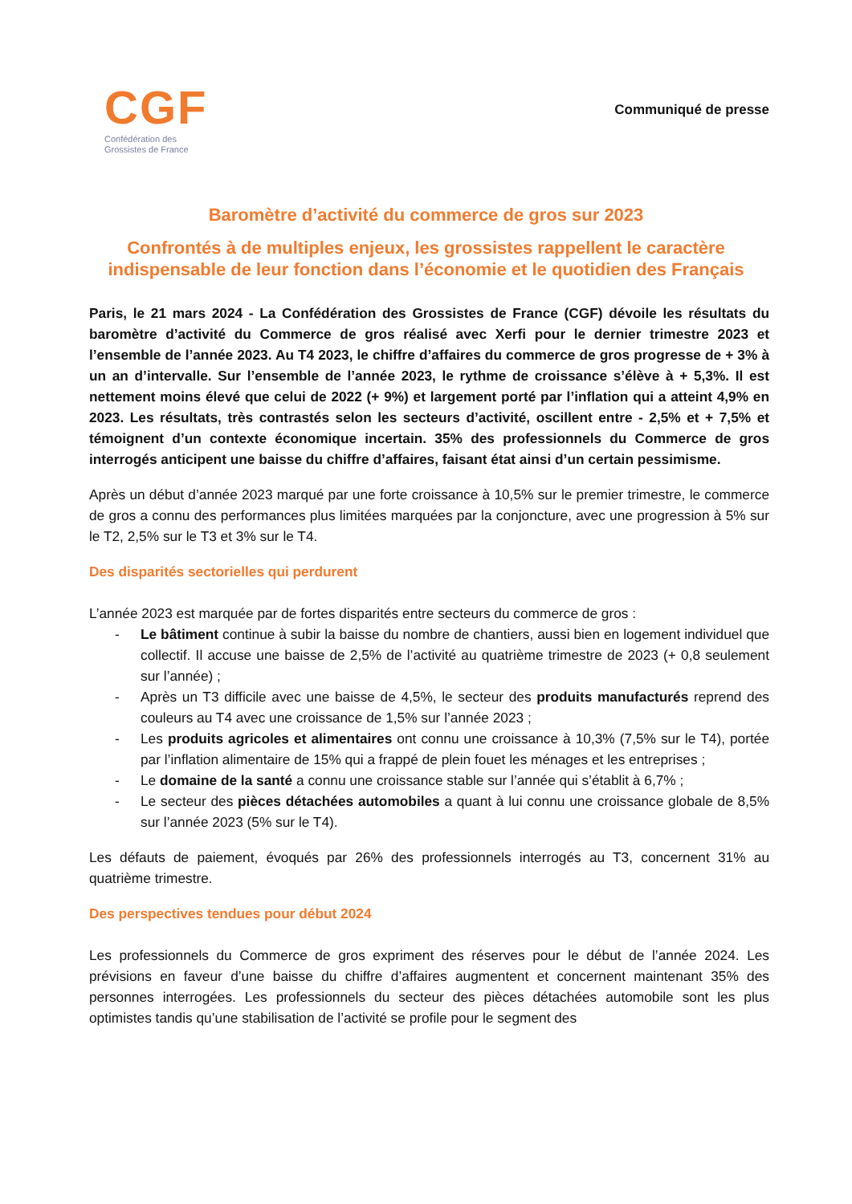CGF
Confédération des
Grossistes de France
Communiqué de presse
Baromètre d’activité du commerce de gros sur 2023
Confrontés à de multiples enjeux, les grossistes rappellent le caractère indispensable de leur fonction dans l’économie et le quotidien des Français
Paris, le 21 mars 2024 - La Confédération des Grossistes de France (CGF) dévoile les résultats du baromètre d’activité du Commerce de gros réalisé avec Xerfi pour le dernier trimestre 2023 et l’ensemble de l’année 2023. Au T4 2023, le chiffre d’affaires du commerce de gros progresse de + 3% à un an d’intervalle. Sur l’ensemble de l’année 2023, le rythme de croissance s’élève à + 5,3%. Il est nettement moins élevé que celui de 2022 (+ 9%) et largement porté par l’inflation qui a atteint 4,9% en 2023. Les résultats, très contrastés selon les secteurs d’activité, oscillent entre - 2,5% et + 7,5% et témoignent d’un contexte économique incertain. 35% des professionnels du Commerce de gros interrogés anticipent une baisse du chiffre d’affaires, faisant état ainsi d’un certain pessimisme.
Après un début d’année 2023 marqué par une forte croissance à 10,5% sur le premier trimestre, le commerce de gros a connu des performances plus limitées marquées par la conjoncture, avec une progression à 5% sur le T2, 2,5% sur le T3 et 3% sur le T4.
Des disparités sectorielles qui perdurent
L’année 2023 est marquée par de fortes disparités entre secteurs du commerce de gros :
- Le bâtiment continue à subir la baisse du nombre de chantiers, aussi bien en logement individuel que collectif. Il accuse une baisse de 2,5% de l’activité au quatrième trimestre de 2023 (+ 0,8 seulement sur l’année) ;
- Après un T3 difficile avec une baisse de 4,5%, le secteur des produits manufacturés reprend des couleurs au T4 avec une croissance de 1,5% sur l’année 2023 ;
- Les produits agricoles et alimentaires ont connu une croissance à 10,3% (7,5% sur le T4), portée par l’inflation alimentaire de 15% qui a frappé de plein fouet les ménages et les entreprises ;
- Le domaine de la santé a connu une croissance stable sur l’année qui s’établit à 6,7% ;
- Le secteur des pièces détachées automobiles a quant à lui connu une croissance globale de 8,5% sur l’année 2023 (5% sur le T4).
Les défauts de paiement, évoqués par 26% des professionnels interrogés au T3, concernent 31% au quatrième trimestre.
Des perspectives tendues pour début 2024
Les professionnels du Commerce de gros expriment des réserves pour le début de l’année 2024. Les prévisions en faveur d’une baisse du chiffre d’affaires augmentent et concernent maintenant 35% des personnes interrogées. Les professionnels du secteur des pièces détachées automobile sont les plus optimistes tandis qu’une stabilisation de l’activité se profile pour le segment des